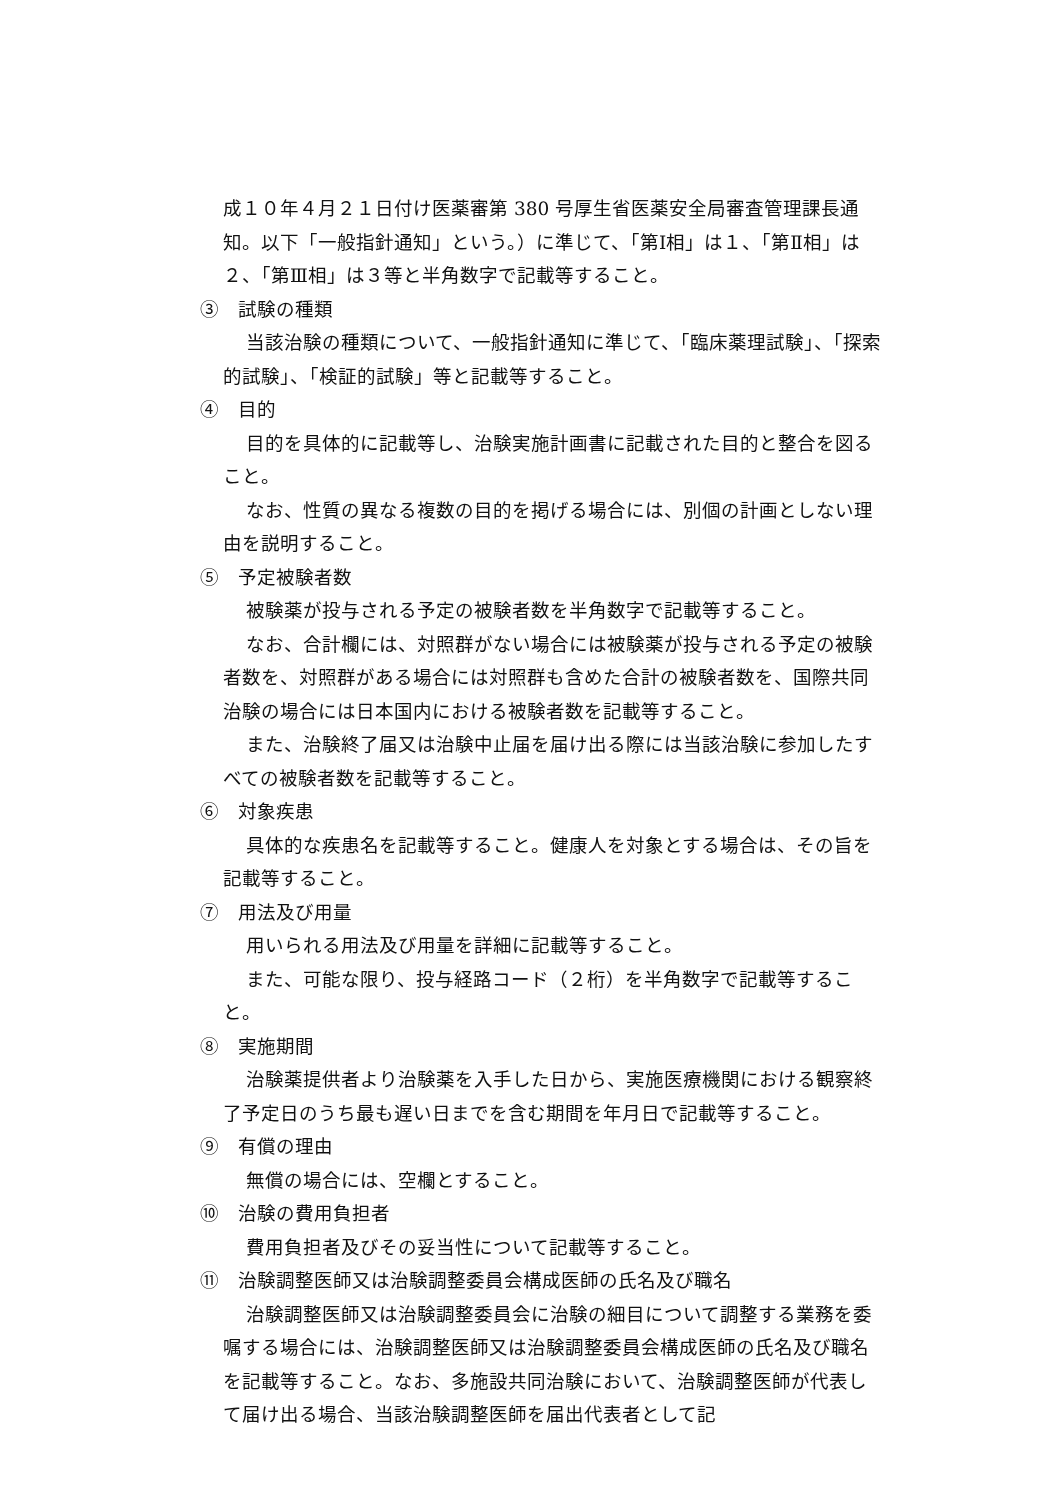成１０年４月２１日付け医薬審第 380 号厚生省医薬安全局審査管理課長通知。以下「一般指針通知」という。）に準じて、「第Ⅰ相」は１、「第Ⅱ相」は２、「第Ⅲ相」は３等と半角数字で記載等すること。
③　試験の種類
当該治験の種類について、一般指針通知に準じて、「臨床薬理試験」、「探索的試験」、「検証的試験」等と記載等すること。
④　目的
目的を具体的に記載等し、治験実施計画書に記載された目的と整合を図ること。
なお、性質の異なる複数の目的を掲げる場合には、別個の計画としない理由を説明すること。
⑤　予定被験者数
被験薬が投与される予定の被験者数を半角数字で記載等すること。
なお、合計欄には、対照群がない場合には被験薬が投与される予定の被験者数を、対照群がある場合には対照群も含めた合計の被験者数を、国際共同治験の場合には日本国内における被験者数を記載等すること。
また、治験終了届又は治験中止届を届け出る際には当該治験に参加したすべての被験者数を記載等すること。
⑥　対象疾患
具体的な疾患名を記載等すること。健康人を対象とする場合は、その旨を記載等すること。
⑦　用法及び用量
用いられる用法及び用量を詳細に記載等すること。
また、可能な限り、投与経路コード（２桁）を半角数字で記載等すること。
⑧　実施期間
治験薬提供者より治験薬を入手した日から、実施医療機関における観察終了予定日のうち最も遅い日までを含む期間を年月日で記載等すること。
⑨　有償の理由
無償の場合には、空欄とすること。
⑩　治験の費用負担者
費用負担者及びその妥当性について記載等すること。
⑪　治験調整医師又は治験調整委員会構成医師の氏名及び職名
治験調整医師又は治験調整委員会に治験の細目について調整する業務を委嘱する場合には、治験調整医師又は治験調整委員会構成医師の氏名及び職名を記載等すること。なお、多施設共同治験において、治験調整医師が代表して届け出る場合、当該治験調整医師を届出代表者として記